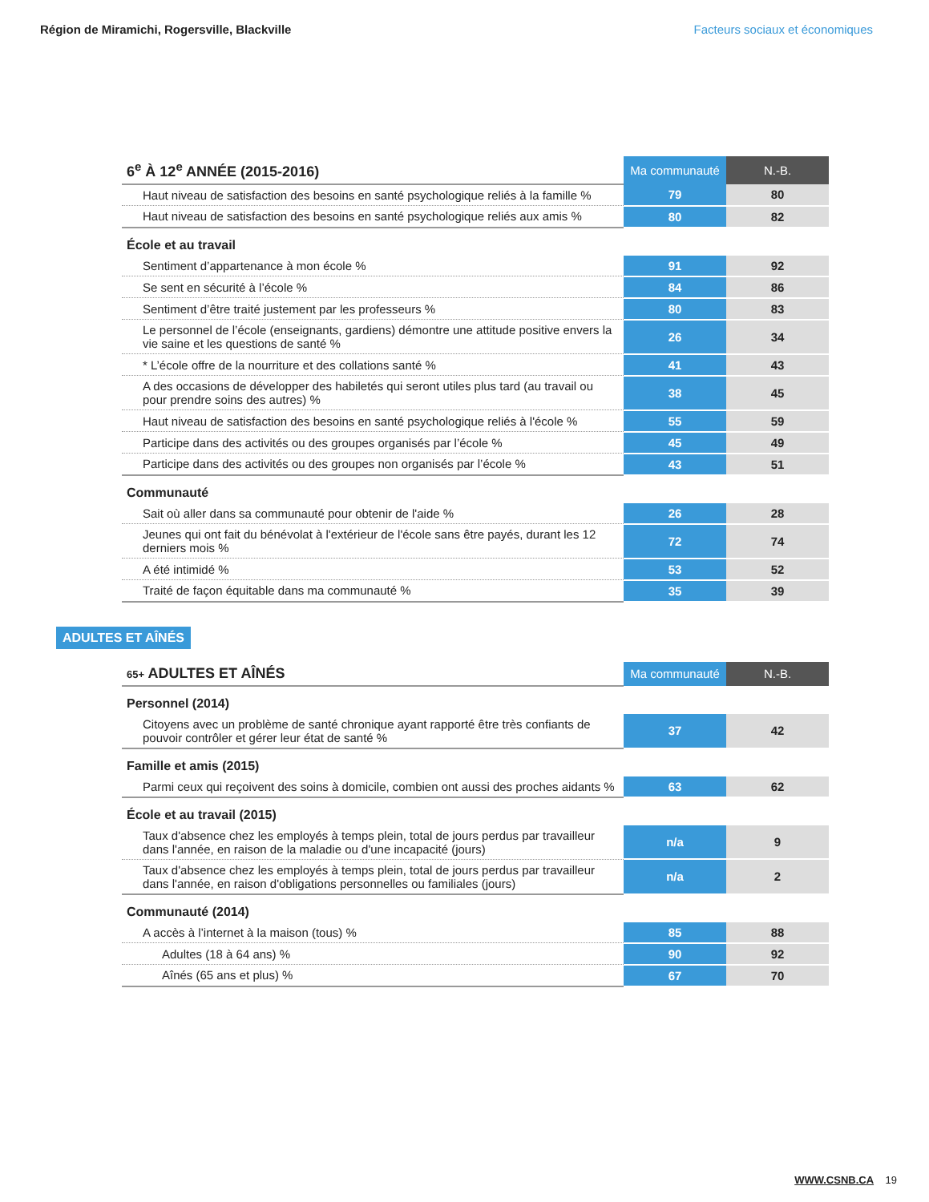Région de Miramichi, Rogersville, Blackville Facteurs sociaux et économiques
| 6<sup>e</sup> À 12<sup>e</sup> ANNÉE (2015-2016) | Ma communauté | N.-B. |
| --- | --- | --- |
| Haut niveau de satisfaction des besoins en santé psychologique reliés à la famille % | 79 | 80 |
| Haut niveau de satisfaction des besoins en santé psychologique reliés aux amis % | 80 | 82 |
| École et au travail | | |
| Sentiment d’appartenance à mon école % | 91 | 92 |
| Se sent en sécurité à l’école % | 84 | 86 |
| Sentiment d’être traité justement par les professeurs % | 80 | 83 |
| Le personnel de l’école (enseignants, gardiens) démontre une attitude positive envers la vie saine et les questions de santé % | 26 | 34 |
| * L’école offre de la nourriture et des collations santé % | 41 | 43 |
| A des occasions de développer des habiletés qui seront utiles plus tard (au travail ou pour prendre soins des autres) % | 38 | 45 |
| Haut niveau de satisfaction des besoins en santé psychologique reliés à l'école % | 55 | 59 |
| Participe dans des activités ou des groupes organisés par l’école % | 45 | 49 |
| Participe dans des activités ou des groupes non organisés par l’école % | 43 | 51 |
| Communauté | | |
| Sait où aller dans sa communauté pour obtenir de l'aide % | 26 | 28 |
| Jeunes qui ont fait du bénévolat à l'extérieur de l'école sans être payés, durant les 12 derniers mois % | 72 | 74 |
| A été intimidé % | 53 | 52 |
| Traité de façon équitable dans ma communauté % | 35 | 39 |
ADULTES ET AÎNÉS
| 65+ ADULTES ET AÎNÉS | Ma communauté | N.-B. |
| --- | --- | --- |
| Personnel (2014) | | |
| Citoyens avec un problème de santé chronique ayant rapporté être très confiants de pouvoir contrôler et gérer leur état de santé % | 37 | 42 |
| Famille et amis (2015) | | |
| Parmi ceux qui reçoivent des soins à domicile, combien ont aussi des proches aidants % | 63 | 62 |
| École et au travail (2015) | | |
| Taux d'absence chez les employés à temps plein, total de jours perdus par travailleur dans l'année, en raison de la maladie ou d'une incapacité (jours) | n/a | 9 |
| Taux d'absence chez les employés à temps plein, total de jours perdus par travailleur dans l'année, en raison d'obligations personnelles ou familiales (jours) | n/a | 2 |
| Communauté (2014) | | |
| A accès à l’internet à la maison (tous) % | 85 | 88 |
| Adultes (18 à 64 ans) % | 90 | 92 |
| Aînés (65 ans et plus) % | 67 | 70 |
WWW.CSNB.CA 19